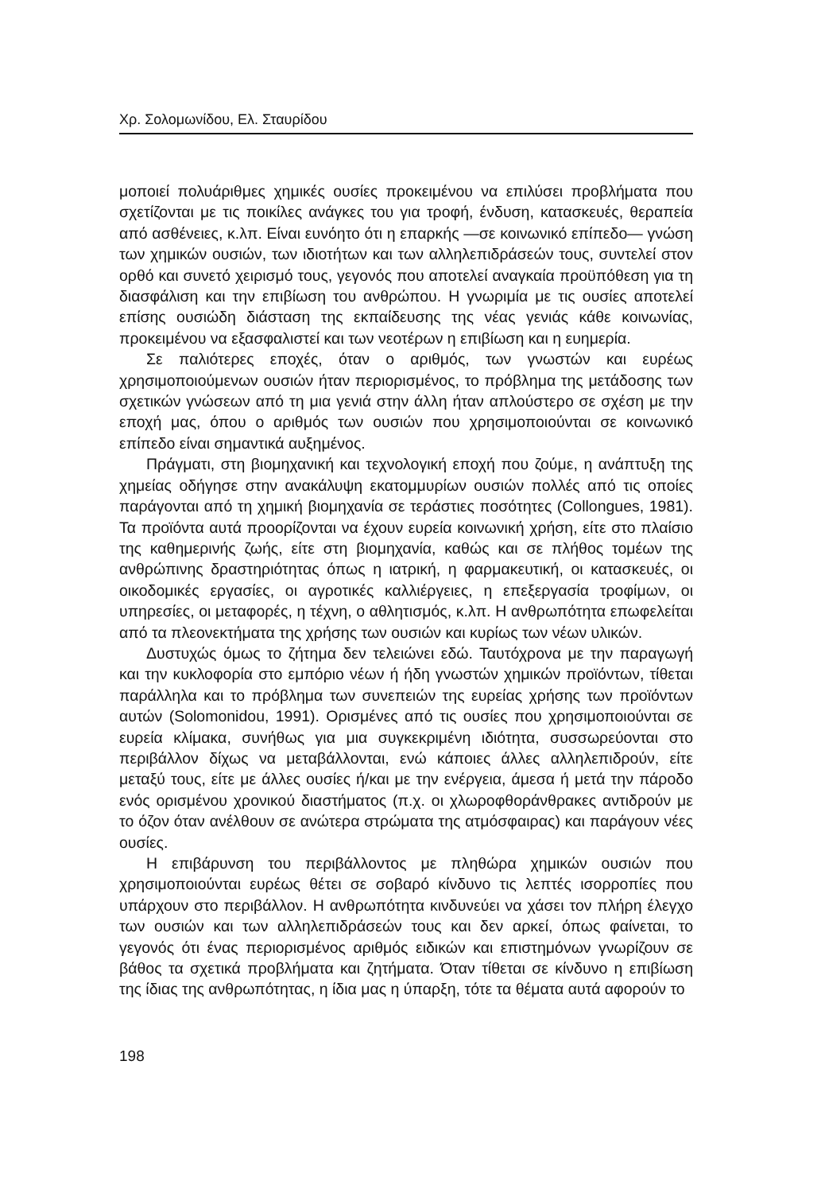Χρ. Σολομωνίδου, Ελ. Σταυρίδου
μοποιεί πολυάριθμες χημικές ουσίες προκειμένου να επιλύσει προβλήματα που σχετίζονται με τις ποικίλες ανάγκες του για τροφή, ένδυση, κατασκευές, θεραπεία από ασθένειες, κ.λπ. Είναι ευνόητο ότι η επαρκής —σε κοινωνικό επίπεδο— γνώση των χημικών ουσιών, των ιδιοτήτων και των αλληλεπιδράσεών τους, συντελεί στον ορθό και συνετό χειρισμό τους, γεγονός που αποτελεί αναγκαία προϋπόθεση για τη διασφάλιση και την επιβίωση του ανθρώπου. Η γνωριμία με τις ουσίες αποτελεί επίσης ουσιώδη διάσταση της εκπαίδευσης της νέας γενιάς κάθε κοινωνίας, προκειμένου να εξασφαλιστεί και των νεοτέρων η επιβίωση και η ευημερία.
Σε παλιότερες εποχές, όταν ο αριθμός, των γνωστών και ευρέως χρησιμοποιούμενων ουσιών ήταν περιορισμένος, το πρόβλημα της μετάδοσης των σχετικών γνώσεων από τη μια γενιά στην άλλη ήταν απλούστερο σε σχέση με την εποχή μας, όπου ο αριθμός των ουσιών που χρησιμοποιούνται σε κοινωνικό επίπεδο είναι σημαντικά αυξημένος.
Πράγματι, στη βιομηχανική και τεχνολογική εποχή που ζούμε, η ανάπτυξη της χημείας οδήγησε στην ανακάλυψη εκατομμυρίων ουσιών πολλές από τις οποίες παράγονται από τη χημική βιομηχανία σε τεράστιες ποσότητες (Collongues, 1981). Τα προϊόντα αυτά προορίζονται να έχουν ευρεία κοινωνική χρήση, είτε στο πλαίσιο της καθημερινής ζωής, είτε στη βιομηχανία, καθώς και σε πλήθος τομέων της ανθρώπινης δραστηριότητας όπως η ιατρική, η φαρμακευτική, οι κατασκευές, οι οικοδομικές εργασίες, οι αγροτικές καλλιέργειες, η επεξεργασία τροφίμων, οι υπηρεσίες, οι μεταφορές, η τέχνη, ο αθλητισμός, κ.λπ. Η ανθρωπότητα επωφελείται από τα πλεονεκτήματα της χρήσης των ουσιών και κυρίως των νέων υλικών.
Δυστυχώς όμως το ζήτημα δεν τελειώνει εδώ. Ταυτόχρονα με την παραγωγή και την κυκλοφορία στο εμπόριο νέων ή ήδη γνωστών χημικών προϊόντων, τίθεται παράλληλα και το πρόβλημα των συνεπειών της ευρείας χρήσης των προϊόντων αυτών (Solomonidou, 1991). Ορισμένες από τις ουσίες που χρησιμοποιούνται σε ευρεία κλίμακα, συνήθως για μια συγκεκριμένη ιδιότητα, συσσωρεύονται στο περιβάλλον δίχως να μεταβάλλονται, ενώ κάποιες άλλες αλληλεπιδρούν, είτε μεταξύ τους, είτε με άλλες ουσίες ή/και με την ενέργεια, άμεσα ή μετά την πάροδο ενός ορισμένου χρονικού διαστήματος (π.χ. οι χλωροφθοράνθρακες αντιδρούν με το όζον όταν ανέλθουν σε ανώτερα στρώματα της ατμόσφαιρας) και παράγουν νέες ουσίες.
Η επιβάρυνση του περιβάλλοντος με πληθώρα χημικών ουσιών που χρησιμοποιούνται ευρέως θέτει σε σοβαρό κίνδυνο τις λεπτές ισορροπίες που υπάρχουν στο περιβάλλον. Η ανθρωπότητα κινδυνεύει να χάσει τον πλήρη έλεγχο των ουσιών και των αλληλεπιδράσεών τους και δεν αρκεί, όπως φαίνεται, το γεγονός ότι ένας περιορισμένος αριθμός ειδικών και επιστημόνων γνωρίζουν σε βάθος τα σχετικά προβλήματα και ζητήματα. Όταν τίθεται σε κίνδυνο η επιβίωση της ίδιας της ανθρωπότητας, η ίδια μας η ύπαρξη, τότε τα θέματα αυτά αφορούν το
198